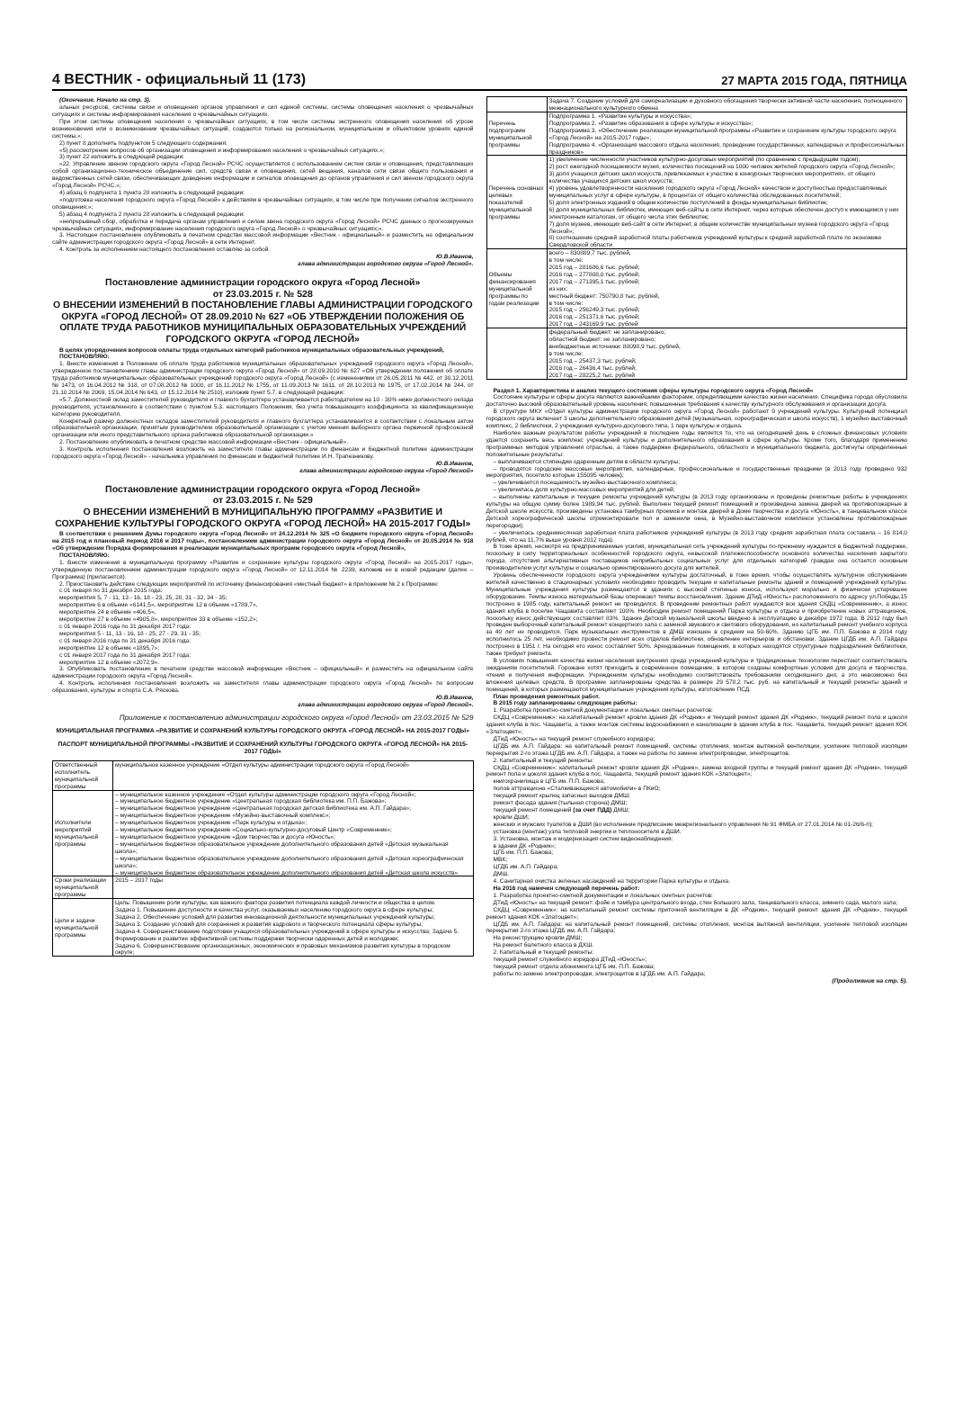4 ВЕСТНИК - официальный 11 (173)
27 МАРТА 2015 ГОДА, ПЯТНИЦА
(Окончание. Начало на стр. 3).
альных ресурсов, системы связи и оповещения органов управления и сил единой системы, системы оповещения населения о чрезвычайных ситуациях и системы информирования населения о чрезвычайных ситуациях.
При этом системы оповещения населения о чрезвычайных ситуациях, в том числе системы экстренного оповещения населения об угрозе возникновения или о возникновении чрезвычайных ситуаций, создаются только на региональном, муниципальном и объектовом уровнях единой системы.»;
2) пункт 8 дополнить подпунктом 5 следующего содержания:
«5) рассмотрение вопросов об организации оповещения и информирования населения о чрезвычайных ситуациях.»;
3) пункт 22 изложить в следующей редакции:
«22. Управление звеном городского округа «Город Лесной» РСЧС осуществляется с использованием систем связи и оповещения, представляющих собой организационно-техническое объединение сил, средств связи и оповещения, сетей вещания, каналов сети связи общего пользования и ведомственных сетей связи, обеспечивающих доведение информации и сигналов оповещения до органов управления и сил звеном городского округа «Город Лесной» РСЧС.»;
4) абзац 6 подпункта 1 пункта 28 изложить в следующей редакции:
«подготовка населения городского округа «Город Лесной» к действиям в чрезвычайных ситуациях, в том числе при получении сигналов экстренного оповещения;»;
5) абзац 4 подпункта 2 пункта 28 изложить в следующей редакции:
«непрерывный сбор, обработка и передача органам управления и силам звена городского округа «Город Лесной» РСЧС данных о прогнозируемых чрезвычайных ситуациях, информирование населения городского округа «Город Лесной» о чрезвычайных ситуациях;».
3. Настоящее постановление опубликовать в печатном средстве массовой информации «Вестник - официальный» и разместить на официальном сайте администрации городского округа «Город Лесной» в сети Интернет.
4. Контроль за исполнением настоящего постановления оставляю за собой.
Ю.В.Иванов,
глава администрации городского округа «Город Лесной».
Постановление администрации городского округа «Город Лесной»
от 23.03.2015 г. № 528
О ВНЕСЕНИИ ИЗМЕНЕНИЙ В ПОСТАНОВЛЕНИЕ ГЛАВЫ АДМИНИСТРАЦИИ ГОРОДСКОГО ОКРУГА «ГОРОД ЛЕСНОЙ» ОТ 28.09.2010 № 627 «ОБ УТВЕРЖДЕНИИ ПОЛОЖЕНИЯ ОБ ОПЛАТЕ ТРУДА РАБОТНИКОВ МУНИЦИПАЛЬНЫХ ОБРАЗОВАТЕЛЬНЫХ УЧРЕЖДЕНИЙ ГОРОДСКОГО ОКРУГА «ГОРОД ЛЕСНОЙ»
В целях упорядочения вопросов оплаты труда отдельных категорий работников муниципальных образовательных учреждений,
ПОСТАНОВЛЯЮ:
1. Внести изменения в Положение об оплате труда работников муниципальных образовательных учреждений городского округа «Город Лесной», утвержденное постановлением главы администрации городского округа «Город Лесной» от 28.09.2010 № 627 «Об утверждении положения об оплате труда работников муниципальных образовательных учреждений городского округа «Город Лесной» (с изменениями от 26.05.2011 № 442, от 30.12.2011 № 1473, от 16.04.2012 № 318, от 07.08.2012 № 1000, от 16.11.2012 № 1755, от 11.09.2013 № 1611, от 28.10.2013 № 1975, от 17.02.2014 № 244, от 21.10.2014 № 2069, 15.04.2014 № 643, от 15.12.2014 № 2510), изложив пункт 5.7. в следующей редакции:
«5.7. Должностной оклад заместителей руководителя и главного бухгалтера устанавливается работодателем на 10 - 30% ниже должностного оклада руководителя, установленного в соответствии с пунктом 5.3. настоящего Положения, без учета повышающего коэффициента за квалификационную категорию руководителя.
Конкретный размер должностных окладов заместителей руководителя и главного бухгалтера устанавливается в соответствии с локальным актом образовательной организации, принятым руководителем образовательной организации с учетом мнения выборного органа первичной профсоюзной организации или иного представительного органа работников образовательной организации.»
2. Постановление опубликовать в печатном средстве массовой информации «Вестник - официальный».
3. Контроль исполнения постановления возложить на заместителя главы администрации по финансам и бюджетной политике администрации городского округа «Город Лесной» - начальника управления по финансам и бюджетной политике И.Н. Трапезникову.
Ю.В.Иванов,
глава администрации городского округа «Город Лесной»
Постановление администрации городского округа «Город Лесной»
от 23.03.2015 г. № 529
О ВНЕСЕНИИ ИЗМЕНЕНИЙ В МУНИЦИПАЛЬНУЮ ПРОГРАММУ «РАЗВИТИЕ И СОХРАНЕНИЕ КУЛЬТУРЫ ГОРОДСКОГО ОКРУГА «ГОРОД ЛЕСНОЙ» НА 2015-2017 ГОДЫ»
В соответствии с решением Думы городского округа «Город Лесной» от 24.12.2014 № 325 «О бюджете городского округа «Город Лесной» на 2015 год и плановый период 2016 и 2017 годы», постановлением администрации городского округа «Город Лесной» от 20.05.2014 № 918 «Об утверждении Порядка формирования и реализации муниципальных программ городского округа «Город Лесной»,
ПОСТАНОВЛЯЮ:
1. Внести изменения в муниципальную программу «Развитие и сохранение культуры городского округа «Город Лесной» на 2015-2017 годы», утвержденную постановлением администрации городского округа «Город Лесной» от 12.11.2014 № 2239, изложив ее в новой редакции (далее – Программа) (прилагается).
2. Приостановить действие следующих мероприятий по источнику финансирования «местный бюджет» в приложении № 2 к Программе:
с 01 января по 31 декабря 2015 года:
мероприятия 5, 7 - 11, 13 - 16, 18 - 23, 25, 28, 31 - 32, 34 - 35;
мероприятие 6 в объеме «6141,5», мероприятие 12 в объеме «1789,7»,
мероприятие 24 в объеме «406,5»,
мероприятие 27 в объеме «4905,8», мероприятие 33 в объеме «152,2»;
с 01 января 2016 года по 31 декабря 2017 года:
мероприятия 5 - 11, 13 - 16, 18 - 25, 27 - 29, 31 - 35;
с 01 января 2016 года по 31 декабря 2016 года:
мероприятие 12 в объеме «1895,7»;
с 01 января 2017 года по 31 декабря 2017 года:
мероприятие 12 в объеме «2072,9».
3. Опубликовать постановление в печатном средстве массовой информации «Вестник – официальный» и разместить на официальном сайте администрации городского округа «Город Лесной».
4. Контроль исполнения постановления возложить на заместителя главы администрации городского округа «Город Лесной» по вопросам образования, культуры и спорта С.А. Ряскова.
Ю.В.Иванов,
глава администрации городского округа «Город Лесной».
Приложение к постановлению администрации городского округа «Город Лесной» от 23.03.2015 № 529
МУНИЦИПАЛЬНАЯ ПРОГРАММА «РАЗВИТИЕ И СОХРАНЕНИЙ КУЛЬТУРЫ ГОРОДСКОГО ОКРУГА «ГОРОД ЛЕСНОЙ» НА 2015-2017 ГОДЫ»
ПАСПОРТ МУНИЦИПАЛЬНОЙ ПРОГРАММЫ «РАЗВИТИЕ И СОХРАНЕНИЙ КУЛЬТУРЫ ГОРОДСКОГО ОКРУГА «ГОРОД ЛЕСНОЙ» НА 2015-2017 ГОДЫ»
| Ответственный исполнитель муниципальной программы | муниципальное казенное учреждение «Отдел культуры администрации городского округа «Город Лесной» |
| Исполнители мероприятий муниципальной программы | – муниципальное казенное учреждение «Отдел культуры администрации городского округа «Город Лесной»; – муниципальное бюджетное учреждение «Центральная городская библиотека им. П.П. Бажова»; – муниципальное бюджетное учреждение «Центральная городская детская библиотека им. А.П. Гайдара»; – муниципальное бюджетное учреждение «Музейно-выставочный комплекс»; – муниципальное бюджетное учреждение «Парк культуры и отдыха»; – муниципальное бюджетное учреждение «Социально-культурно-досуговый Центр «Современник»; – муниципальное бюджетное учреждение «Дом творчества и досуга «Юность»; – муниципальное бюджетное образовательное учреждение дополнительного образования детей «Детская музыкальная школа»; – муниципальное бюджетное образовательное учреждение дополнительного образования детей «Детская хореографическая школа»; – муниципальное бюджетное образовательное учреждение дополнительного образования детей «Детская школа искусств» |
| Сроки реализации муниципальной программы | 2015 – 2017 годы |
| Цели и задачи муниципальной программы | Цель: Повышение роли культуры, как важного фактора развития потенциала каждой личности и общества в целом. Задача 1. Повышение доступности и качества услуг, оказываемых населению городского округа в сфере культуры; Задача 2. Обеспечение условий для развития инновационной деятельности муниципальных учреждений культуры; Задача 3. Создание условий для сохранения и развития кадрового и творческого потенциала сферы культуры; Задача 4. Совершенствование подготовки учащихся образовательных учреждений в сфере культуры и искусства; Задача 5. Формирование и развитие эффективной системы поддержки творчески одаренных детей и молодежи; Задача 6. Совершенствование организационных, экономических и правовых механизмов развития культуры в городском округе; |
| | Задача 7. Создание условий для самореализации и духовного обогащения творчески активной части населения, полноценного межнационального культурного обмена |
| Перечень подпрограмм муниципальной программы | Подпрограмма 1. «Развитие культуры и искусства»; Подпрограмма 2. «Развитие образования в сфере культуры и искусства»; Подпрограмма 3. «Обеспечение реализации муниципальной программы «Развитие и сохранение культуры городского округа «Город Лесной» на 2015-2017 годы»; Подпрограмма 4. «Организация массового отдыха населения, проведение государственных, календарных и профессиональных праздников» |
| Перечень основных целевых показателей муниципальной программы | 1) увеличение численности участников культурно-досуговых мероприятий (по сравнению с предыдущим годом); 2) рост ежегодной посещаемости музея, количество посещений на 1000 человек жителей городского округа «Город Лесной»; 3) доля учащихся детских школ искусств, привлекаемых к участию в конкурсных творческих мероприятиях, от общего количества учащихся детских школ искусств; 4) уровень удовлетворенности населения городского округа «Город Лесной» качеством и доступностью предоставляемых муниципальных услуг в сфере культуры, в процентах от общего количества обследованных посетителей; 5) доля электронных изданий в общем количестве поступлений в фонды муниципальных библиотек; 6) доля муниципальных библиотек, имеющих веб-сайты в сети Интернет, через которые обеспечен доступ к имеющимся у них электронным каталогам, от общего числа этих библиотек; 7) доля музеев, имеющих веб-сайт в сети Интернет, в общем количестве муниципальных музеев городского округа «Город Лесной»; 8) соотношение средней заработной платы работников учреждений культуры к средней заработной плате по экономике Свердловской области |
| Объемы финансирования муниципальной программы по годам реализации | всего – 830889,7 тыс. рублей, в том числе: 2015 год – 281686,6 тыс. рублей; 2016 год – 277808,0 тыс. рублей; 2017 год – 271395,1 тыс. рублей; из них: местный бюджет: 750790,8 тыс. рублей, в том числе: 2015 год – 256249,3 тыс. рублей; 2016 год – 251371,6 тыс. рублей; 2017 год – 243169,9 тыс. рублей |
| | федеральный бюджет: не запланировано; областной бюджет: не запланировано; внебюджетные источники: 80098,9 тыс. рублей, в том числе: 2015 год – 25437,3 тыс. рублей; 2016 год – 26436,4 тыс. рублей; 2017 год – 28225,2 тыс. рублей |
Раздел 1. Характеристика и анализ текущего состояния сферы культуры городского округа «Город Лесной»
Состояние культуры и сферы досуга являются важнейшими факторами, определяющими качество жизни населения. Специфика города обусловила достаточно высокий образовательный уровень населения, повышенные требования к качеству культурного обслуживания и организации досуга.
В структуре МКУ «Отдел культуры администрации городского округа «Город Лесной» работают 9 учреждений культуры. Культурный потенциал городского округа включает 3 школы дополнительного образования детей (музыкальная, хореографическая и школа искусств), 1 музейно-выставочный комплекс, 2 библиотеки, 2 учреждения культурно-досугового типа, 1 парк культуры и отдыха.
Наиболее важным результатом работы учреждений в последние годы является то, что на сегодняшний день в сложных финансовых условиях удается сохранить весь комплекс учреждений культуры и дополнительного образования в сфере культуры. Кроме того, благодаря применению программных методов управления отраслью, а также поддержке федерального, областного и муниципального бюджета, достигнуты определенные положительные результаты:
– выплачиваются стипендии одаренным детям в области культуры;
– проводятся городские массовые мероприятия, календарные, профессиональные и государственные праздники (в 2013 году проведено 932 мероприятия, посетило которые 155095 человек);
– увеличивается посещаемость музейно-выставочного комплекса;
– увеличилась доля культурно-массовых мероприятий для детей;
– выполнены капитальные и текущие ремонты учреждений культуры (в 2013 году организованы и проведены ремонтные работы в учреждениях культуры на общую сумму более 1989,94 тыс. рублей. Выполнен текущий ремонт помещений и произведена замена дверей на противопожарные в Детской школе искусств, произведены установка тамбурных проемов и монтаж дверей в Доме творчества и досуга «Юность», в танцевальном классе Детской хореографической школы отремонтировали пол и заменили окна, в Музейно-выставочном комплексе установлены противопожарные перегородки);
– увеличилась среднемесячная заработная плата работников учреждений культуры (в 2013 году средняя заработная плата составила – 16 814,0 рублей, что на 11,7% выше уровня 2012 года).
В тоже время, несмотря на предпринимаемые усилия, муниципальная сеть учреждений культуры по-прежнему нуждается в бюджетной поддержке, поскольку в силу территориальных особенностей городского округа, невысокой платежеспособности основного количества населения закрытого города, отсутствия альтернативных поставщиков неприбыльных социальных услуг для отдельных категорий граждан она остается основным производителем услуг культуры и социально ориентированного досуга для жителей.
Уровень обеспеченности городского округа учреждениями культуры достаточный, в тоже время, чтобы осуществлять культурное обслуживание жителей качественно в стационарных условиях необходимо проводить текущие и капитальные ремонты зданий и помещений учреждений культуры. Муниципальные учреждения культуры размещаются в зданиях с высокой степенью износа, используют морально и физически устаревшее оборудование. Темпы износа материальной базы опережают темпы восстановления. Здание ДТиД «Юность» расположенного по адресу ул.Победы,15 построено в 1985 году, капитальный ремонт не проводился. В проведении ремонтных работ нуждаются все здания СКДЦ «Современник», а износ здания клуба в поселке Чащавита составляет 100%. Необходим ремонт помещений Парка культуры и отдыха и приобретение новых аттракционов, поскольку износ действующих составляет 83%. Здание Детской музыкальной школы введено в эксплуатацию в декабре 1972 года. В 2012 году был проведен выборочный капитальный ремонт концертного зала с заменой звукового и светового оборудования, но капитальный ремонт учебного корпуса за 40 лет не проводился. Парк музыкальных инструментов в ДМШ изношен в среднем на 50-60%. Зданию ЦГБ им. П.П. Бажова в 2014 году исполнилось 25 лет, необходимо провести ремонт всех отделов библиотеки, обновление интерьеров и обстановки. Здание ЦГДБ им. А.П. Гайдара построено в 1951 г. На сегодня его износ составляет 50%. Арендованные помещения, в которых находятся структурные подразделения библиотеки, также требуют ремонта.
В условиях повышения качества жизни населения внутренняя среда учреждений культуры и традиционные технологии перестают соответствовать ожиданиям посетителей. Горожане хотят приходить в современное помещение, в котором созданы комфортные условия для досуга и творчества, чтения и получения информации. Учреждениям культуры необходимо соответствовать требованиям сегодняшнего дня, а это невозможно без вложения целевых средств. В программе запланированы средства в размере 29 578,2 тыс. руб. на капитальный и текущий ремонты зданий и помещений, в которых размещаются муниципальные учреждения культуры, изготовление ПСД.
План проведения ремонтных работ.
В 2015 году запланированы следующие работы:
1. Разработка проектно-сметной документации и локальных сметных расчетов:
СКДЦ «Современник»: на капитальный ремонт кровли здания ДК «Родник» и текущий ремонт здания ДК «Родник», текущий ремонт пола и цоколя здания клуба в пос. Чащавита, а также монтаж системы водоснабжения и канализации в здании клуба в пос. Чащавита, текущий ремонт здания КОК «Златоцвет»;
ДТиД «Юность» на текущий ремонт служебного коридора;
ЦГДБ им. А.П. Гайдара: на капитальный ремонт помещений, системы отопления, монтаж вытяжной вентиляции, усиление тепловой изоляции перекрытия 2-го этажа ЦГДБ им. А.П. Гайдара, а также на работы по замене электропроводки, электрощитов.
2. Капитальный и текущий ремонты:
СКДЦ «Современник»: капитальный ремонт кровли здания ДК «Родник», замена входной группы и текущий ремонт здания ДК «Родник», текущий ремонт пола и цоколя здания клуба в пос. Чащавита, текущий ремонт здания КОК «Златоцвет»;
книгохранилища в ЦГБ им. П.П. Бажова;
полов аттракциона «Сталкивающиеся автомобили» в ПКиО;
текущий ремонт крылец запасных выходов ДМШ;
ремонт фасада здания (тыльная сторона) ДМШ;
текущий ремонт помещений (за счет ПДД) ДМШ;
кровли ДШИ;
женских и мужских туалетов в ДШИ (во исполнение предписание межрегионального управления № 91 ФМБА от 27.01.2014 № 01-26/6-п);
установка (монтаж) узла тепловой энергии и теплоносителя в ДШИ.
3. Установка, монтаж и модернизация систем видеонаблюдения:
в здании ДК «Родник»;
ЦГБ им. П.П. Бажова;
МВК;
ЦГДБ им. А.П. Гайдара;
ДМШ.
4. Санитарная очистка зеленых насаждений на территории Парка культуры и отдыха.
На 2016 год намечен следующий перечень работ:
1. Разработка проектно-сметной документации и локальных сметных расчетов:
ДТиД «Юность» на текущий ремонт: фойе и тамбура центрального входа, стен большого зала, танцевального класса, зимнего сада, малого зала;
СКДЦ «Современник»: на капитальный ремонт системы приточной вентиляции в ДК «Родник», текущий ремонт здания ДК «Родник», текущий ремонт здания КОК «Златоцвет»;
ЦГДБ им. А.П. Гайдара: на капитальный ремонт помещений, системы отопления, монтаж вытяжной вентиляции, усиление тепловой изоляции перекрытия 2-го этажа ЦГДБ им. А.П. Гайдара;
На реконструкцию кровли ДМШ;
На ремонт балетного класса в ДХШ.
2. Капитальный и текущий ремонты:
текущий ремонт служебного коридора ДТиД «Юность»;
текущий ремонт отдела абонемента ЦГБ им. П.П. Бажова;
работы по замене электропроводки, электрощитов в ЦГДБ им. А.П. Гайдара;
(Продолжение на стр. 5).